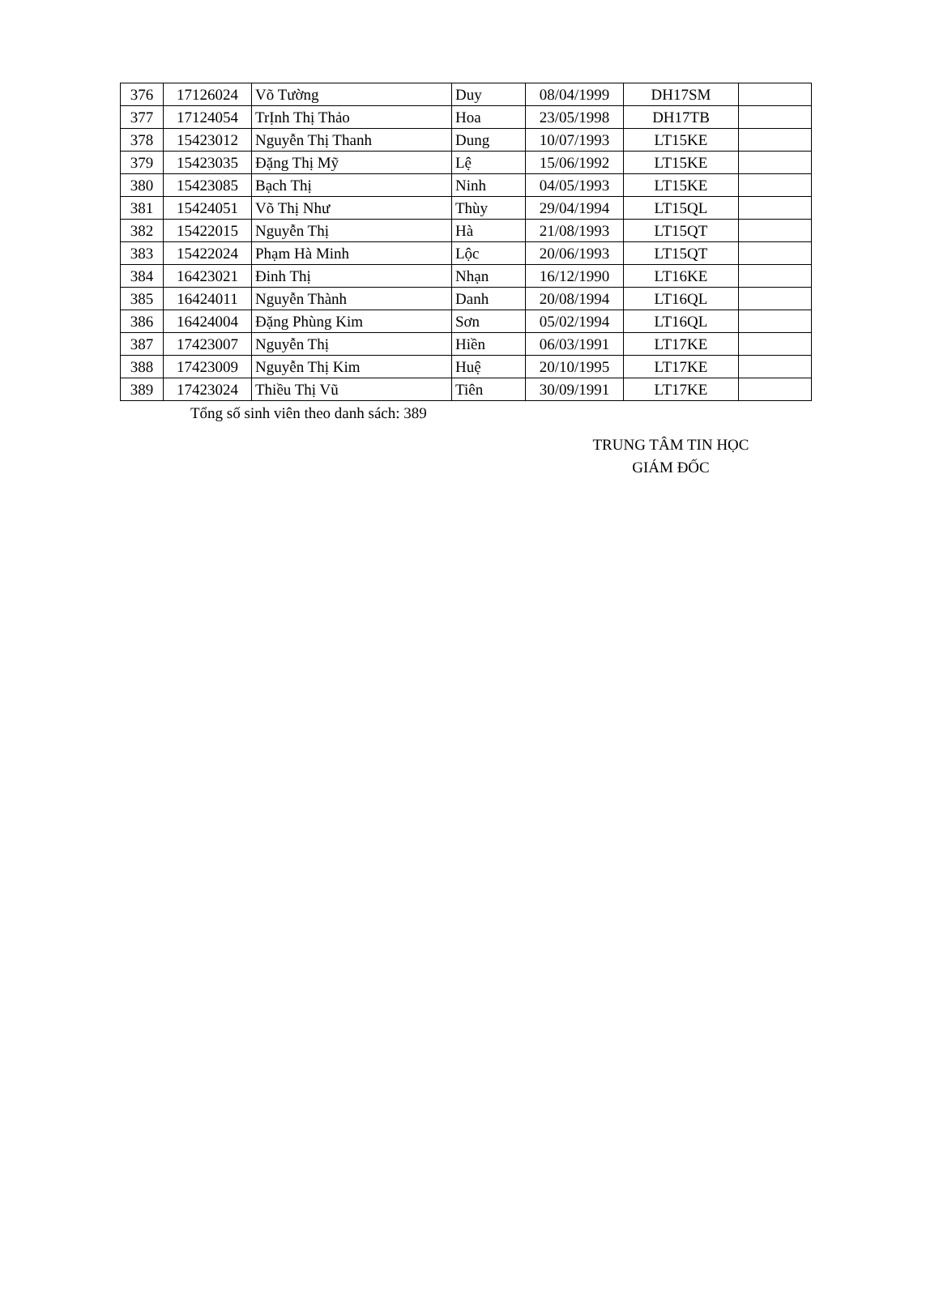| 376 | 17126024 | Võ Tường | Duy | 08/04/1999 | DH17SM | |
| 377 | 17124054 | TrỊnh Thị Thảo | Hoa | 23/05/1998 | DH17TB | |
| 378 | 15423012 | Nguyễn Thị Thanh | Dung | 10/07/1993 | LT15KE | |
| 379 | 15423035 | Đặng Thị Mỹ | Lệ | 15/06/1992 | LT15KE | |
| 380 | 15423085 | Bạch Thị | Ninh | 04/05/1993 | LT15KE | |
| 381 | 15424051 | Võ Thị Như | Thùy | 29/04/1994 | LT15QL | |
| 382 | 15422015 | Nguyễn Thị | Hà | 21/08/1993 | LT15QT | |
| 383 | 15422024 | Phạm Hà Minh | Lộc | 20/06/1993 | LT15QT | |
| 384 | 16423021 | Đinh Thị | Nhạn | 16/12/1990 | LT16KE | |
| 385 | 16424011 | Nguyễn Thành | Danh | 20/08/1994 | LT16QL | |
| 386 | 16424004 | Đặng Phùng Kim | Sơn | 05/02/1994 | LT16QL | |
| 387 | 17423007 | Nguyễn Thị | Hiền | 06/03/1991 | LT17KE | |
| 388 | 17423009 | Nguyễn Thị Kim | Huệ | 20/10/1995 | LT17KE | |
| 389 | 17423024 | Thiều Thị Vũ | Tiên | 30/09/1991 | LT17KE | |
Tổng số sinh viên theo danh sách: 389
TRUNG TÂM TIN HỌC
GIÁM ĐỐC